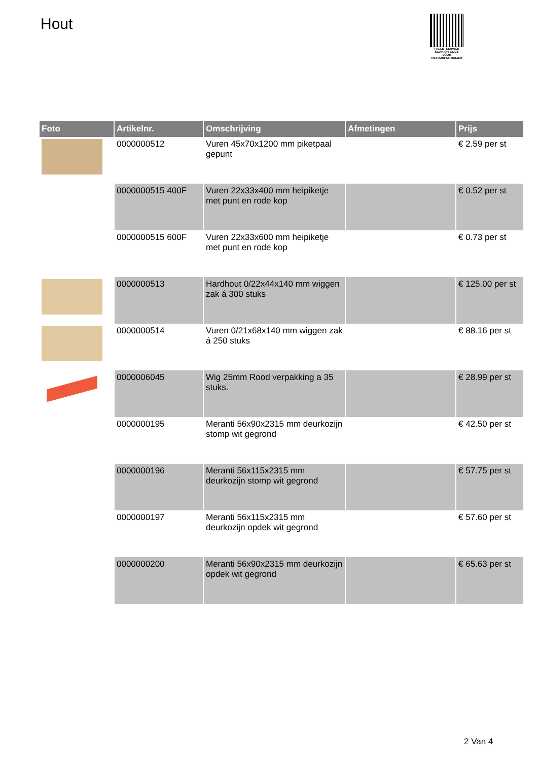Hout
PALLETSERVICE
SCAN QR-CODE VOOR RETOURFORMULIER
| Foto | Artikelnr. | Omschrijving | Afmetingen | Prijs |
| --- | --- | --- | --- | --- |
| | 0000000512 | Vuren 45x70x1200 mm piketpaal gepunt | | € 2.59 per st |
| | 0000000515 400F | Vuren 22x33x400 mm heipiketje met punt en rode kop | | € 0.52 per st |
| | 0000000515 600F | Vuren 22x33x600 mm heipiketje met punt en rode kop | | € 0.73 per st |
| | 0000000513 | Hardhout 0/22x44x140 mm wiggen zak á 300 stuks | | € 125.00 per st |
| | 0000000514 | Vuren 0/21x68x140 mm wiggen zak á 250 stuks | | € 88.16 per st |
| | 0000006045 | Wig 25mm Rood verpakking a 35 stuks. | | € 28.99 per st |
| | 0000000195 | Meranti 56x90x2315 mm deurkozijn stomp wit gegrond | | € 42.50 per st |
| | 0000000196 | Meranti 56x115x2315 mm deurkozijn stomp wit gegrond | | € 57.75 per st |
| | 0000000197 | Meranti 56x115x2315 mm deurkozijn opdek wit gegrond | | € 57.60 per st |
| | 0000000200 | Meranti 56x90x2315 mm deurkozijn opdek wit gegrond | | € 65.63 per st |
2 Van 4